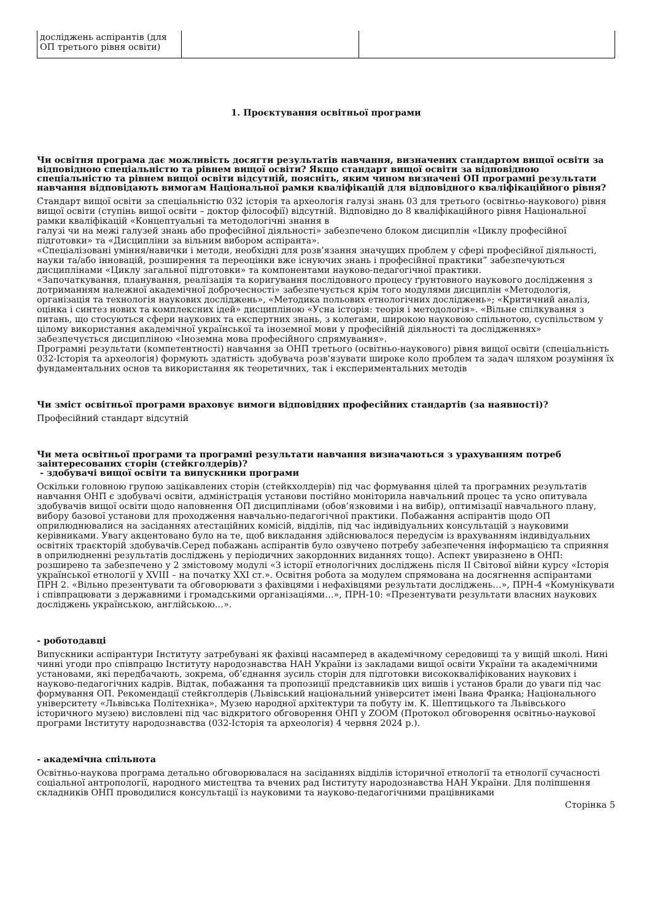| досліджень аспірантів (для ОП третього рівня освіти) | | |
1. Проєктування освітньої програми
Чи освітня програма дає можливість досягти результатів навчання, визначених стандартом вищої освіти за відповідною спеціальністю та рівнем вищої освіти? Якщо стандарт вищої освіти за відповідною спеціальністю та рівнем вищої освіти відсутній, поясніть, яким чином визначені ОП програмні результати навчання відповідають вимогам Національної рамки кваліфікацій для відповідного кваліфікаційного рівня?
Стандарт вищої освіти за спеціальністю 032 історія та археологія галузі знань 03 для третього (освітньо-наукового) рівня вищої освіти (ступінь вищої освіти – доктор філософії) відсутній. Відповідно до 8 кваліфікаційного рівня Національної рамки кваліфікацій «Концептуальні та методологічні знання в
галузі чи на межі галузей знань або професійної діяльності» забезпечено блоком дисциплін «Циклу професійної підготовки» та «Дисципліни за вільним вибором аспіранта».
«Спеціалізовані уміння/навички і методи, необхідні для розв’язання значущих проблем у сфері професійної діяльності, науки та/або інновацій, розширення та переоцінки вже існуючих знань і професійної практики” забезпечуються дисциплінами «Циклу загальної підготовки» та компонентами науково-педагогічної практики.
«Започаткування, планування, реалізація та коригування послідовного процесу ґрунтовного наукового дослідження з дотриманням належної академічної доброчесності» забезпечується крім того модулями дисциплін «Методологія, організація та технологія наукових досліджень», «Методика польових етнологічних досліджень»; «Критичний аналіз, оцінка і синтез нових та комплексних ідей» дисципліною «Усна історія: теорія і методологія». «Вільне спілкування з питань, що стосуються сфери наукових та експертних знань, з колегами, широкою науковою спільнотою, суспільством у цілому використання академічної української та іноземної мови у професійній діяльності та дослідженнях» забезпечується дисципліною «Іноземна мова професійного спрямування».
Програмні результати (компетентності) навчання за ОНП третього (освітньо-наукового) рівня вищої освіти (спеціальність 032-Історія та археологія) формують здатність здобувача розв'язувати широке коло проблем та задач шляхом розуміння їх фундаментальних основ та використання як теоретичних, так і експериментальних методів
Чи зміст освітньої програми враховує вимоги відповідних професійних стандартів (за наявності)?
Професійний стандарт відсутній
Чи мета освітньої програми та програмні результати навчання визначаються з урахуванням потреб заінтересованих сторін (стейкголдерів)?
- здобувачі вищої освіти та випускники програми
Оскільки головною групою зацікавлених сторін (стейкхолдерів) під час формування цілей та програмних результатів навчання ОНП є здобувачі освіти, адміністрація установи постійно моніторила навчальний процес та усно опитувала здобувачів вищої освіти щодо наповнення ОП дисциплінами (обов’язковими і на вибір), оптимізації навчального плану, вибору базової установи для проходження навчально-педагогічної практики. Побажання аспірантів щодо ОП оприлюднювалися на засіданнях атестаційних комісій, відділів, під час індивідуальних консультацій з науковими керівниками. Увагу акцентовано було на те, щоб викладання здійснювалося передусім із врахуванням індивідуальних освітніх траєкторій здобувачів.Серед побажань аспірантів було озвучено потребу забезпечення інформацією та сприяння в оприлюдненні результатів досліджень у періодичних закордонних виданнях тощо). Аспект увиразнено в ОНП: розширено та забезпечено у 2 змістовому модулі «З історії етнологічних досліджень після ІІ Світової війни курсу «Історія української етнології у XVIII – на початку XXI ст.». Освітня робота за модулем спрямована на досягнення аспірантами ПРН 2. «Вільно презентувати та обговорювати з фахівцями і нефахівцями результати досліджень…», ПРН-4 «Комунікувати і співпрацювати з державними і громадськими організаціями…», ПРН-10: «Презентувати результати власних наукових досліджень українською, англійською…».
- роботодавці
Випускники аспірантури Інституту затребувані як фахівці насамперед в академічному середовищі та у вищій школі. Нині чинні угоди про співпрацю Інституту народознавства НАН України із закладами вищої освіти України та академічними установами, які передбачають, зокрема, об’єднання зусиль сторін для підготовки висококваліфікованих наукових і науково-педагогічних кадрів. Відтак, побажання та пропозиції представників цих вишів і установ брали до уваги під час формування ОП. Рекомендації стейкголдерів (Львівський національний університет імені Івана Франка; Національного університету «Львівська Політехніка», Музею народної архітектури та побуту ім. К. Шептицького та Львівського історичного музею) висловлені під час відкритого обговорення ОНП у ZOOM (Протокол обговорення освітньо-наукової програми Інституту народознавства (032-Історія та археологія) 4 червня 2024 р.).
- академічна спільнота
Освітньо-наукова програма детально обговорювалася на засіданнях відділів історичної етнології та етнології сучасності соціальної антропології, народного мистецтва та вчених рад Інституту народознавства НАН України. Для поліпшення складників ОНП проводилися консультації із науковими та науково-педагогічними працівниками
Сторінка 5